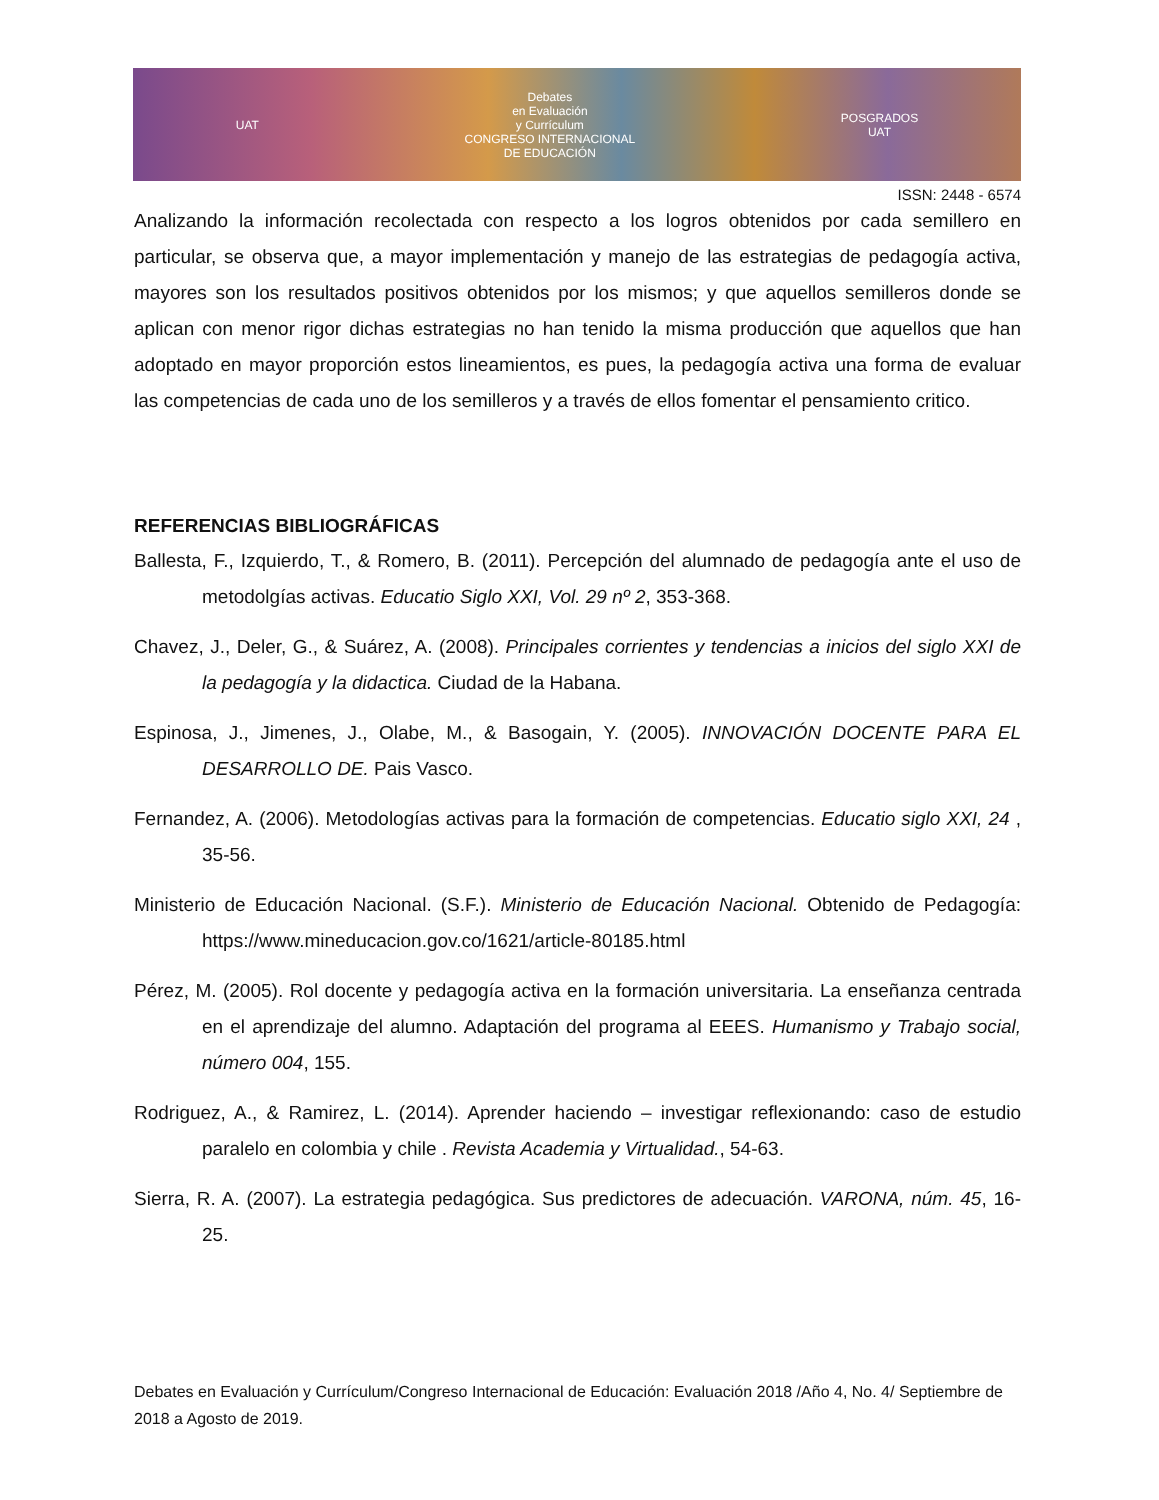UAT Debates
en Evaluación
y Currículum
CONGRESO INTERNACIONAL
DE EDUCACIÓN POSGRADOS
UAT
ISSN: 2448 - 6574
Analizando la información recolectada con respecto a los logros obtenidos por cada semillero en particular, se observa que, a mayor implementación y manejo de las estrategias de pedagogía activa, mayores son los resultados positivos obtenidos por los mismos; y que aquellos semilleros donde se aplican con menor rigor dichas estrategias no han tenido la misma producción que aquellos que han adoptado en mayor proporción estos lineamientos, es pues, la pedagogía activa una forma de evaluar las competencias de cada uno de los semilleros y a través de ellos fomentar el pensamiento critico.
REFERENCIAS BIBLIOGRÁFICAS
Ballesta, F., Izquierdo, T., & Romero, B. (2011). Percepción del alumnado de pedagogía ante el uso de metodolgías activas. Educatio Siglo XXI, Vol. 29 nº 2, 353-368.
Chavez, J., Deler, G., & Suárez, A. (2008). Principales corrientes y tendencias a inicios del siglo XXI de la pedagogía y la didactica. Ciudad de la Habana.
Espinosa, J., Jimenes, J., Olabe, M., & Basogain, Y. (2005). INNOVACIÓN DOCENTE PARA EL DESARROLLO DE. Pais Vasco.
Fernandez, A. (2006). Metodologías activas para la formación de competencias. Educatio siglo XXI, 24 , 35-56.
Ministerio de Educación Nacional. (S.F.). Ministerio de Educación Nacional. Obtenido de Pedagogía: https://www.mineducacion.gov.co/1621/article-80185.html
Pérez, M. (2005). Rol docente y pedagogía activa en la formación universitaria. La enseñanza centrada en el aprendizaje del alumno. Adaptación del programa al EEES. Humanismo y Trabajo social, número 004, 155.
Rodriguez, A., & Ramirez, L. (2014). Aprender haciendo – investigar reflexionando: caso de estudio paralelo en colombia y chile . Revista Academia y Virtualidad., 54-63.
Sierra, R. A. (2007). La estrategia pedagógica. Sus predictores de adecuación. VARONA, núm. 45, 16-25.
Debates en Evaluación y Currículum/Congreso Internacional de Educación: Evaluación 2018 /Año 4, No. 4/ Septiembre de 2018 a Agosto de 2019.